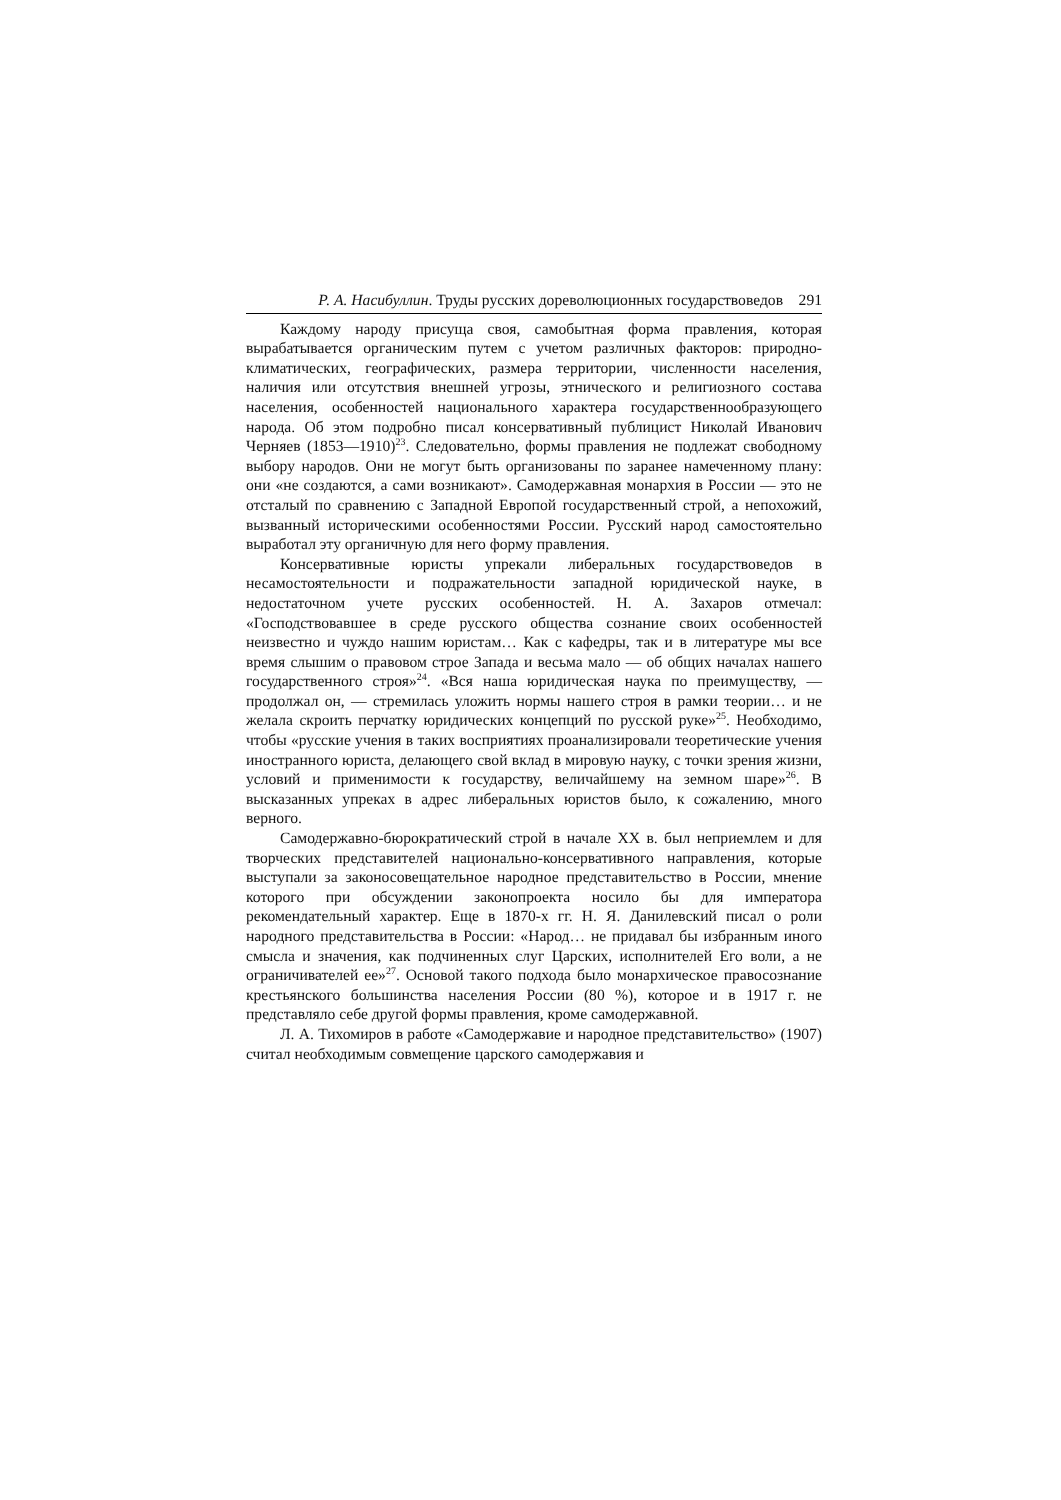Р. А. Насибуллин. Труды русских дореволюционных государствоведов 291
Каждому народу присуща своя, самобытная форма правления, которая вырабатывается органическим путем с учетом различных факторов: природно-климатических, географических, размера территории, численности населения, наличия или отсутствия внешней угрозы, этнического и религиозного состава населения, особенностей национального характера государственнообразующего народа. Об этом подробно писал консервативный публицист Николай Иванович Черняев (1853—1910)<sup>23</sup>. Следовательно, формы правления не подлежат свободному выбору народов. Они не могут быть организованы по заранее намеченному плану: они «не создаются, а сами возникают». Самодержавная монархия в России — это не отсталый по сравнению с Западной Европой государственный строй, а непохожий, вызванный историческими особенностями России. Русский народ самостоятельно выработал эту органичную для него форму правления.
Консервативные юристы упрекали либеральных государствоведов в несамостоятельности и подражательности западной юридической науке, в недостаточном учете русских особенностей. Н. А. Захаров отмечал: «Господствовавшее в среде русского общества сознание своих особенностей неизвестно и чуждо нашим юристам… Как с кафедры, так и в литературе мы все время слышим о правовом строе Запада и весьма мало — об общих началах нашего государственного строя»<sup>24</sup>. «Вся наша юридическая наука по преимуществу, — продолжал он, — стремилась уложить нормы нашего строя в рамки теории… и не желала скроить перчатку юридических концепций по русской руке»<sup>25</sup>. Необходимо, чтобы «русские учения в таких восприятиях проанализировали теоретические учения иностранного юриста, делающего свой вклад в мировую науку, с точки зрения жизни, условий и применимости к государству, величайшему на земном шаре»<sup>26</sup>. В высказанных упреках в адрес либеральных юристов было, к сожалению, много верного.
Самодержавно-бюрократический строй в начале XX в. был неприемлем и для творческих представителей национально-консервативного направления, которые выступали за законосовещательное народное представительство в России, мнение которого при обсуждении законопроекта носило бы для императора рекомендательный характер. Еще в 1870-х гг. Н. Я. Данилевский писал о роли народного представительства в России: «Народ… не придавал бы избранным иного смысла и значения, как подчиненных слуг Царских, исполнителей Его воли, а не ограничивателей ее»<sup>27</sup>. Основой такого подхода было монархическое правосознание крестьянского большинства населения России (80 %), которое и в 1917 г. не представляло себе другой формы правления, кроме самодержавной.
Л. А. Тихомиров в работе «Самодержавие и народное представительство» (1907) считал необходимым совмещение царского самодержавия и